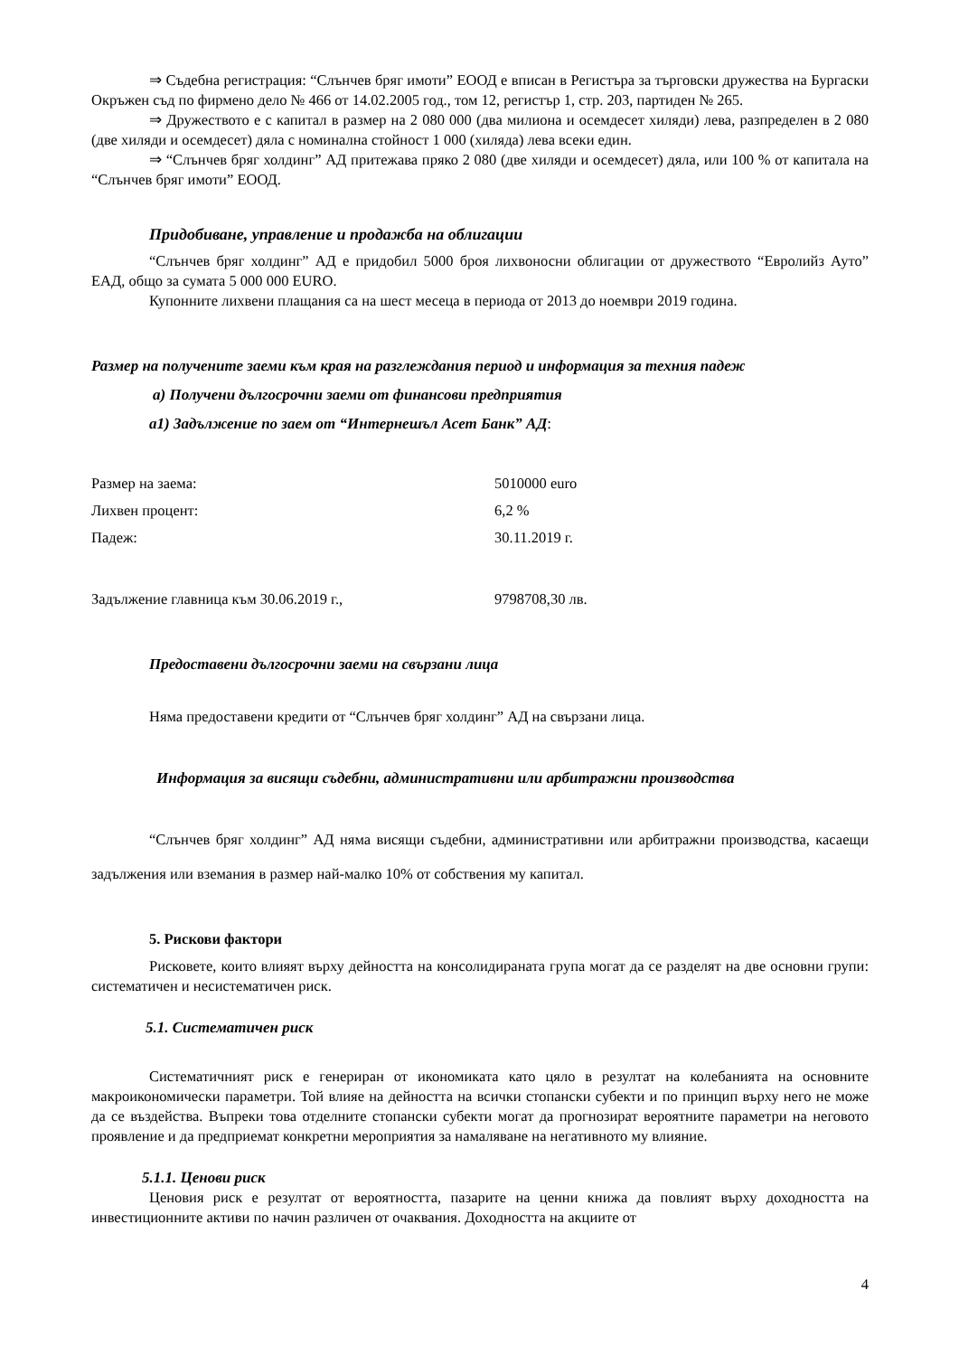⇒ Съдебна регистрация: “Слънчев бряг имоти” ЕООД е вписан в Регистъра за търговски дружества на Бургаски Окръжен съд по фирмено дело № 466 от 14.02.2005 год., том 12, регистър 1, стр. 203, партиден № 265.
⇒ Дружеството е с капитал в размер на 2 080 000 (два милиона и осемдесет хиляди) лева, разпределен в 2 080 (две хиляди и осемдесет) дяла с номинална стойност 1 000 (хиляда) лева всеки един.
⇒ “Слънчев бряг холдинг” АД притежава пряко 2 080 (две хиляди и осемдесет) дяла, или 100 % от капитала на “Слънчев бряг имоти” ЕООД.
Придобиване, управление и продажба на облигации
“Слънчев бряг холдинг” АД е придобил 5000 броя лихвоносни облигации от дружеството “Евролийз Ауто” ЕАД, общо за сумата 5 000 000 EURO.
Купонните лихвени плащания са на шест месеца в периода от 2013 до ноември 2019 година.
Размер на получените заеми към края на разглеждания период и информация за техния падеж
а) Получени дългосрочни заеми от финансови предприятия
а1) Задължение по заем от “Интернешъл Асет Банк” АД:
| Размер на заема: | 5010000 euro |
| Лихвен процент: | 6,2 % |
| Падеж: | 30.11.2019 г. |
| Задължение главница към 30.06.2019 г., | 9798708,30 лв. |
Предоставени дългосрочни заеми на свързани лица
Няма предоставени кредити от “Слънчев бряг холдинг” АД на свързани лица.
Информация за висящи съдебни, административни или арбитражни производства
“Слънчев бряг холдинг” АД няма висящи съдебни, административни или арбитражни производства, касаещи задължения или вземания в размер най-малко 10% от собствения му капитал.
5. Рискови фактори
Рисковете, които влияят върху дейността на консолидираната група могат да се разделят на две основни групи: систематичен и несистематичен риск.
5.1. Систематичен риск
Систематичният риск е генериран от икономиката като цяло в резултат на колебанията на основните макроикономически параметри. Той влияе на дейността на всички стопански субекти и по принцип върху него не може да се въздейства. Въпреки това отделните стопански субекти могат да прогнозират вероятните параметри на неговото проявление и да предприемат конкретни мероприятия за намаляване на негативното му влияние.
5.1.1. Ценови риск
Ценовия риск е резултат от вероятността, пазарите на ценни книжа да повлият върху доходността на инвестиционните активи по начин различен от очаквания. Доходността на акциите от
4